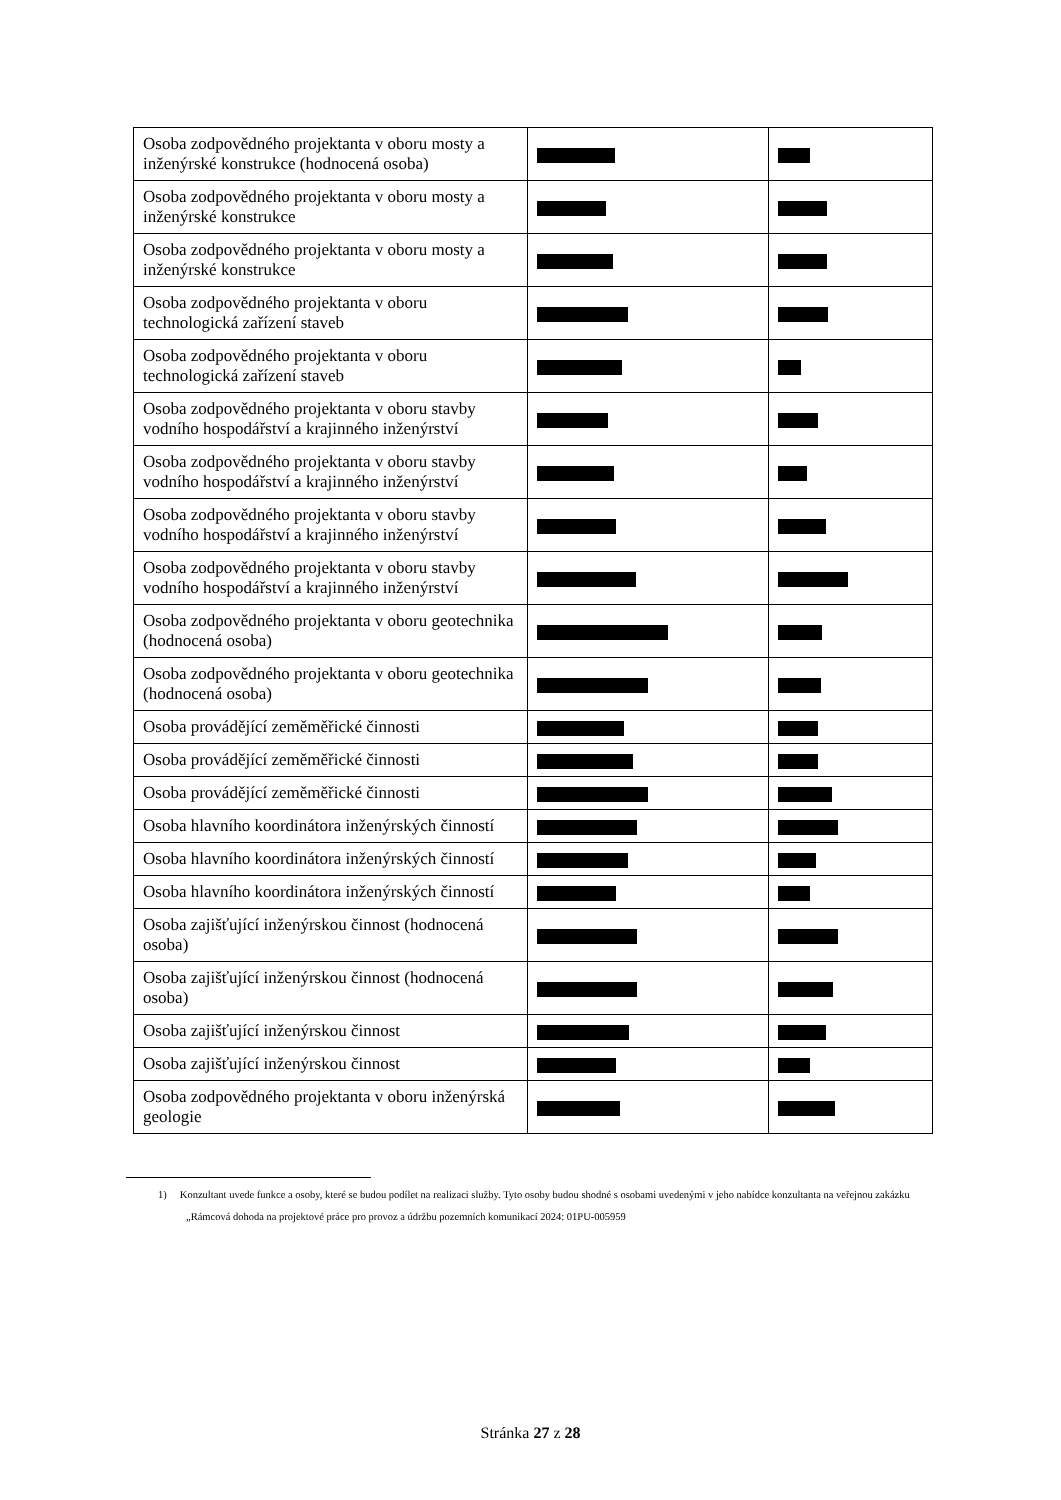| Osoba zodpovědného projektanta v oboru mosty a inženýrské konstrukce (hodnocená osoba) | | |
| Osoba zodpovědného projektanta v oboru mosty a inženýrské konstrukce | | |
| Osoba zodpovědného projektanta v oboru mosty a inženýrské konstrukce | | |
| Osoba zodpovědného projektanta v oboru technologická zařízení staveb | | |
| Osoba zodpovědného projektanta v oboru technologická zařízení staveb | | |
| Osoba zodpovědného projektanta v oboru stavby vodního hospodářství a krajinného inženýrství | | |
| Osoba zodpovědného projektanta v oboru stavby vodního hospodářství a krajinného inženýrství | | |
| Osoba zodpovědného projektanta v oboru stavby vodního hospodářství a krajinného inženýrství | | |
| Osoba zodpovědného projektanta v oboru stavby vodního hospodářství a krajinného inženýrství | | |
| Osoba zodpovědného projektanta v oboru geotechnika (hodnocená osoba) | | |
| Osoba zodpovědného projektanta v oboru geotechnika (hodnocená osoba) | | |
| Osoba provádějící zeměměřické činnosti | | |
| Osoba provádějící zeměměřické činnosti | | |
| Osoba provádějící zeměměřické činnosti | | |
| Osoba hlavního koordinátora inženýrských činností | | |
| Osoba hlavního koordinátora inženýrských činností | | |
| Osoba hlavního koordinátora inženýrských činností | | |
| Osoba zajišťující inženýrskou činnost (hodnocená osoba) | | |
| Osoba zajišťující inženýrskou činnost (hodnocená osoba) | | |
| Osoba zajišťující inženýrskou činnost | | |
| Osoba zajišťující inženýrskou činnost | | |
| Osoba zodpovědného projektanta v oboru inženýrská geologie | | |
1) Konzultant uvede funkce a osoby, které se budou podílet na realizaci služby. Tyto osoby budou shodné s osobami uvedenými v jeho nabídce konzultanta na veřejnou zakázku „Rámcová dohoda na projektové práce pro provoz a údržbu pozemních komunikací 2024: 01PU-005959
Stránka 27 z 28